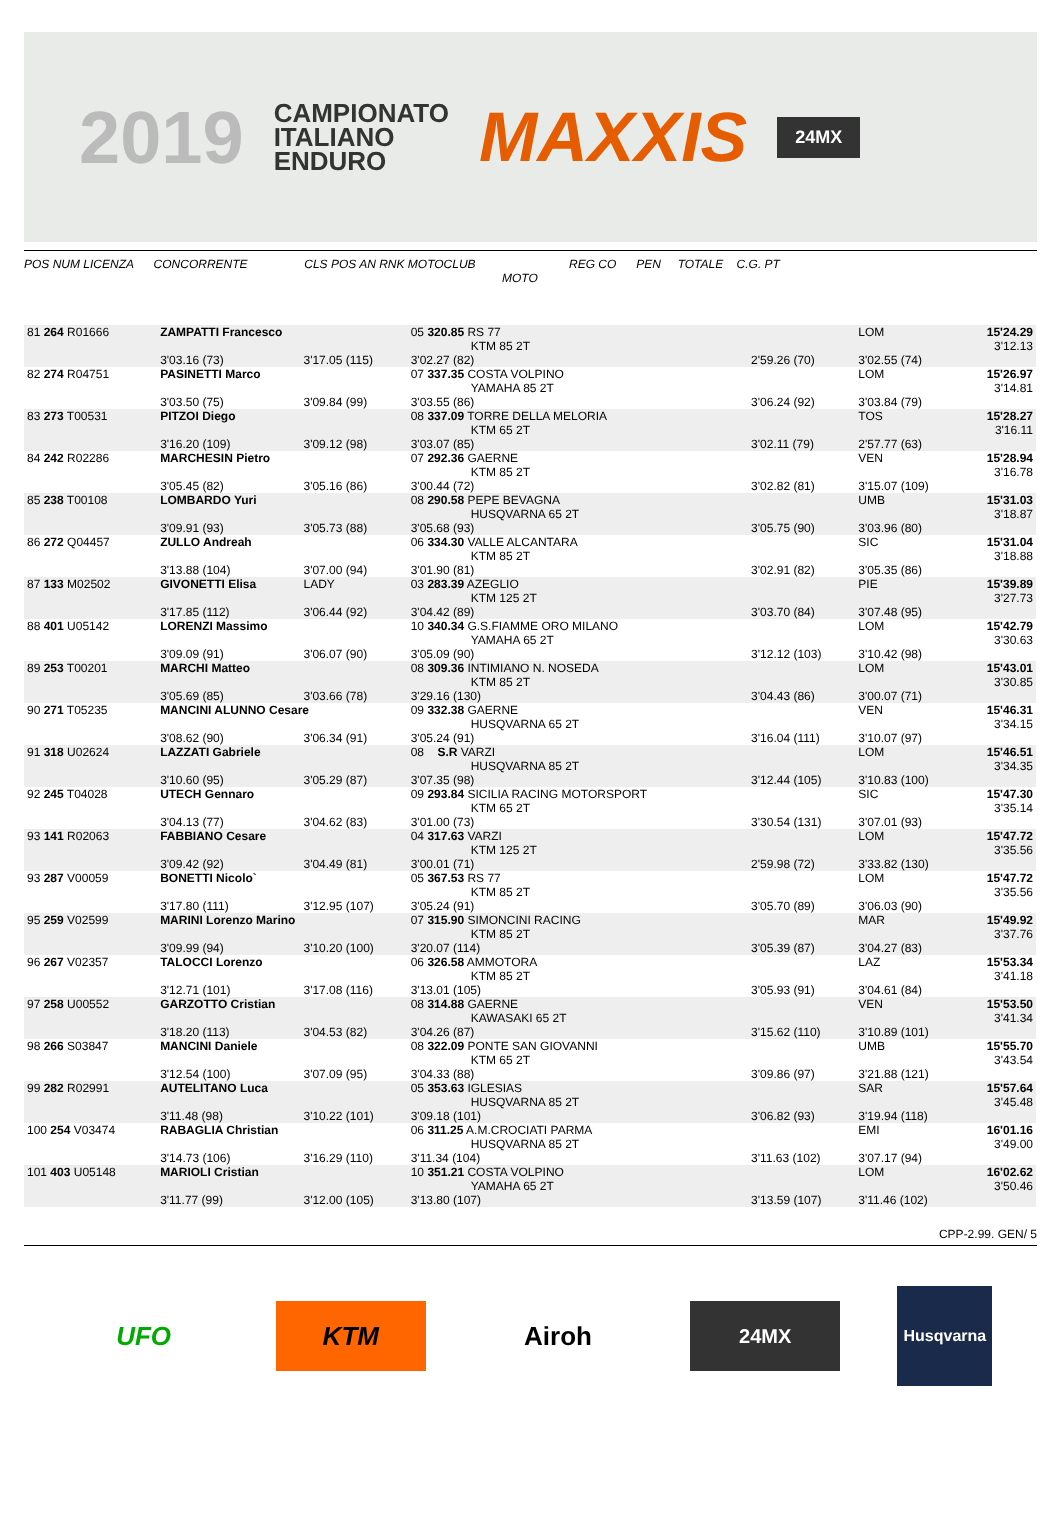2019
CAMPIONATO
ITALIANO
ENDURO
MAXXIS
24MX
POS NUM LICENZA CONCORRENTE CLS POS AN RNK MOTOCLUB REG CO PEN TOTALE C.G. PT
MOTO
| 81 264 R01666 | ZAMPATTI Francesco | | 05 320.85 RS 77 KTM 85 2T | | LOM | 15'24.29 3'12.13 |
| | 3'03.16 (73) | 3'17.05 (115) | 3'02.27 (82) | 2'59.26 (70) | 3'02.55 (74) | |
| 82 274 R04751 | PASINETTI Marco | | 07 337.35 COSTA VOLPINO YAMAHA 85 2T | | LOM | 15'26.97 3'14.81 |
| | 3'03.50 (75) | 3'09.84 (99) | 3'03.55 (86) | 3'06.24 (92) | 3'03.84 (79) | |
| 83 273 T00531 | PITZOI Diego | | 08 337.09 TORRE DELLA MELORIA KTM 65 2T | | TOS | 15'28.27 3'16.11 |
| | 3'16.20 (109) | 3'09.12 (98) | 3'03.07 (85) | 3'02.11 (79) | 2'57.77 (63) | |
| 84 242 R02286 | MARCHESIN Pietro | | 07 292.36 GAERNE KTM 85 2T | | VEN | 15'28.94 3'16.78 |
| | 3'05.45 (82) | 3'05.16 (86) | 3'00.44 (72) | 3'02.82 (81) | 3'15.07 (109) | |
| 85 238 T00108 | LOMBARDO Yuri | | 08 290.58 PEPE BEVAGNA HUSQVARNA 65 2T | | UMB | 15'31.03 3'18.87 |
| | 3'09.91 (93) | 3'05.73 (88) | 3'05.68 (93) | 3'05.75 (90) | 3'03.96 (80) | |
| 86 272 Q04457 | ZULLO Andreah | | 06 334.30 VALLE ALCANTARA KTM 85 2T | | SIC | 15'31.04 3'18.88 |
| | 3'13.88 (104) | 3'07.00 (94) | 3'01.90 (81) | 3'02.91 (82) | 3'05.35 (86) | |
| 87 133 M02502 | GIVONETTI Elisa | LADY | 03 283.39 AZEGLIO KTM 125 2T | | PIE | 15'39.89 3'27.73 |
| | 3'17.85 (112) | 3'06.44 (92) | 3'04.42 (89) | 3'03.70 (84) | 3'07.48 (95) | |
| 88 401 U05142 | LORENZI Massimo | | 10 340.34 G.S.FIAMME ORO MILANO YAMAHA 65 2T | | LOM | 15'42.79 3'30.63 |
| | 3'09.09 (91) | 3'06.07 (90) | 3'05.09 (90) | 3'12.12 (103) | 3'10.42 (98) | |
| 89 253 T00201 | MARCHI Matteo | | 08 309.36 INTIMIANO N. NOSEDA KTM 85 2T | | LOM | 15'43.01 3'30.85 |
| | 3'05.69 (85) | 3'03.66 (78) | 3'29.16 (130) | 3'04.43 (86) | 3'00.07 (71) | |
| 90 271 T05235 | MANCINI ALUNNO Cesare | | 09 332.38 GAERNE HUSQVARNA 65 2T | | VEN | 15'46.31 3'34.15 |
| | 3'08.62 (90) | 3'06.34 (91) | 3'05.24 (91) | 3'16.04 (111) | 3'10.07 (97) | |
| 91 318 U02624 | LAZZATI Gabriele | | 08 S.R VARZI HUSQVARNA 85 2T | | LOM | 15'46.51 3'34.35 |
| | 3'10.60 (95) | 3'05.29 (87) | 3'07.35 (98) | 3'12.44 (105) | 3'10.83 (100) | |
| 92 245 T04028 | UTECH Gennaro | | 09 293.84 SICILIA RACING MOTORSPORT KTM 65 2T | | SIC | 15'47.30 3'35.14 |
| | 3'04.13 (77) | 3'04.62 (83) | 3'01.00 (73) | 3'30.54 (131) | 3'07.01 (93) | |
| 93 141 R02063 | FABBIANO Cesare | | 04 317.63 VARZI KTM 125 2T | | LOM | 15'47.72 3'35.56 |
| | 3'09.42 (92) | 3'04.49 (81) | 3'00.01 (71) | 2'59.98 (72) | 3'33.82 (130) | |
| 93 287 V00059 | BONETTI Nicolo` | | 05 367.53 RS 77 KTM 85 2T | | LOM | 15'47.72 3'35.56 |
| | 3'17.80 (111) | 3'12.95 (107) | 3'05.24 (91) | 3'05.70 (89) | 3'06.03 (90) | |
| 95 259 V02599 | MARINI Lorenzo Marino | | 07 315.90 SIMONCINI RACING KTM 85 2T | | MAR | 15'49.92 3'37.76 |
| | 3'09.99 (94) | 3'10.20 (100) | 3'20.07 (114) | 3'05.39 (87) | 3'04.27 (83) | |
| 96 267 V02357 | TALOCCI Lorenzo | | 06 326.58 AMMOTORA KTM 85 2T | | LAZ | 15'53.34 3'41.18 |
| | 3'12.71 (101) | 3'17.08 (116) | 3'13.01 (105) | 3'05.93 (91) | 3'04.61 (84) | |
| 97 258 U00552 | GARZOTTO Cristian | | 08 314.88 GAERNE KAWASAKI 65 2T | | VEN | 15'53.50 3'41.34 |
| | 3'18.20 (113) | 3'04.53 (82) | 3'04.26 (87) | 3'15.62 (110) | 3'10.89 (101) | |
| 98 266 S03847 | MANCINI Daniele | | 08 322.09 PONTE SAN GIOVANNI KTM 65 2T | | UMB | 15'55.70 3'43.54 |
| | 3'12.54 (100) | 3'07.09 (95) | 3'04.33 (88) | 3'09.86 (97) | 3'21.88 (121) | |
| 99 282 R02991 | AUTELITANO Luca | | 05 353.63 IGLESIAS HUSQVARNA 85 2T | | SAR | 15'57.64 3'45.48 |
| | 3'11.48 (98) | 3'10.22 (101) | 3'09.18 (101) | 3'06.82 (93) | 3'19.94 (118) | |
| 100 254 V03474 | RABAGLIA Christian | | 06 311.25 A.M.CROCIATI PARMA HUSQVARNA 85 2T | | EMI | 16'01.16 3'49.00 |
| | 3'14.73 (106) | 3'16.29 (110) | 3'11.34 (104) | 3'11.63 (102) | 3'07.17 (94) | |
| 101 403 U05148 | MARIOLI Cristian | | 10 351.21 COSTA VOLPINO YAMAHA 65 2T | | LOM | 16'02.62 3'50.46 |
| | 3'11.77 (99) | 3'12.00 (105) | 3'13.80 (107) | 3'13.59 (107) | 3'11.46 (102) | |
CPP-2.99. GEN/ 5
UFO KTM Airoh
24MX
Husqvarna